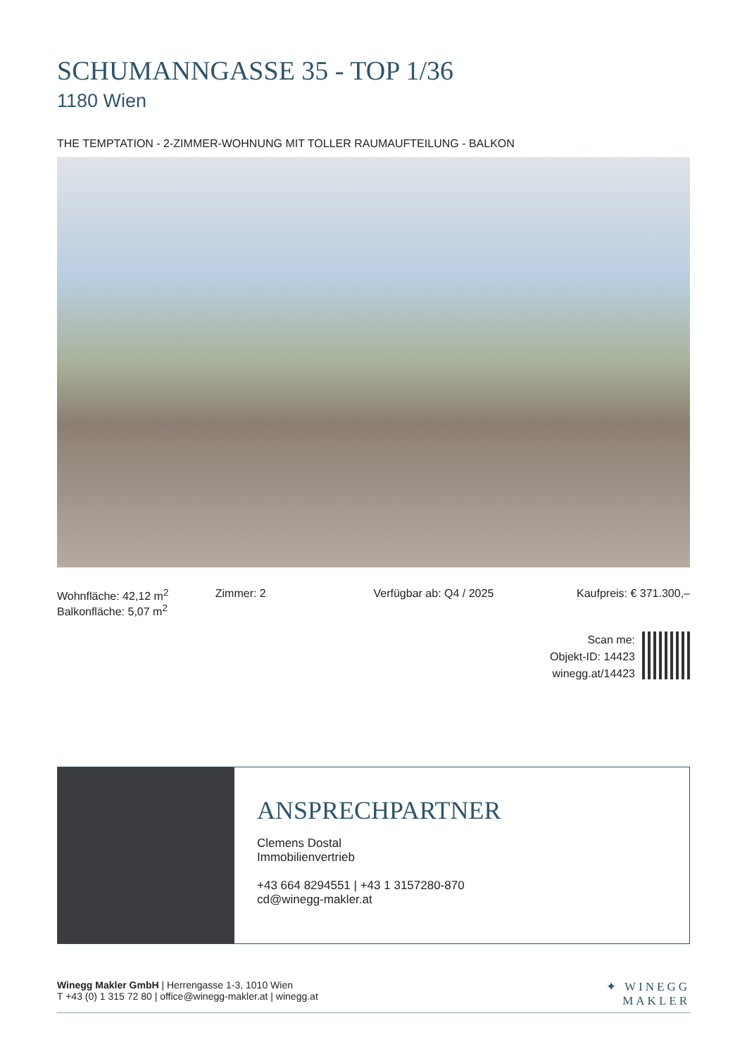SCHUMANNGASSE 35 - TOP 1/36
1180 Wien
THE TEMPTATION - 2-ZIMMER-WOHNUNG MIT TOLLER RAUMAUFTEILUNG - BALKON
Wohnfläche: 42,12 m<sup>2</sup>
Balkonfläche: 5,07 m<sup>2</sup>
Zimmer: 2 Verfügbar ab: Q4 / 2025 Kaufpreis: € 371.300,–
Scan me:
Objekt-ID: 14423
winegg.at/14423
ANSPRECHPARTNER
Clemens Dostal
Immobilienvertrieb
+43 664 8294551 | +43 1 3157280-870
cd@winegg-makler.at
Winegg Makler GmbH | Herrengasse 1-3, 1010 Wien
T +43 (0) 1 315 72 80 | office@winegg-makler.at | winegg.at
✦ WINEGG
MAKLER